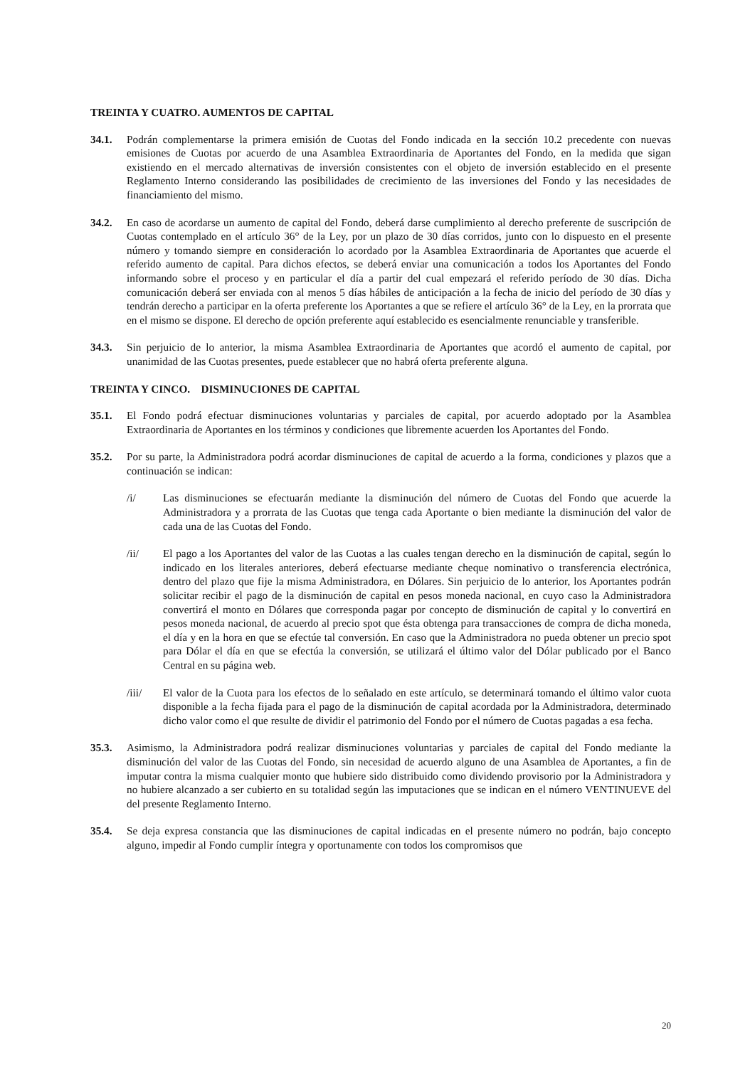TREINTA Y CUATRO. AUMENTOS DE CAPITAL
34.1. Podrán complementarse la primera emisión de Cuotas del Fondo indicada en la sección 10.2 precedente con nuevas emisiones de Cuotas por acuerdo de una Asamblea Extraordinaria de Aportantes del Fondo, en la medida que sigan existiendo en el mercado alternativas de inversión consistentes con el objeto de inversión establecido en el presente Reglamento Interno considerando las posibilidades de crecimiento de las inversiones del Fondo y las necesidades de financiamiento del mismo.
34.2. En caso de acordarse un aumento de capital del Fondo, deberá darse cumplimiento al derecho preferente de suscripción de Cuotas contemplado en el artículo 36° de la Ley, por un plazo de 30 días corridos, junto con lo dispuesto en el presente número y tomando siempre en consideración lo acordado por la Asamblea Extraordinaria de Aportantes que acuerde el referido aumento de capital. Para dichos efectos, se deberá enviar una comunicación a todos los Aportantes del Fondo informando sobre el proceso y en particular el día a partir del cual empezará el referido período de 30 días. Dicha comunicación deberá ser enviada con al menos 5 días hábiles de anticipación a la fecha de inicio del período de 30 días y tendrán derecho a participar en la oferta preferente los Aportantes a que se refiere el artículo 36° de la Ley, en la prorrata que en el mismo se dispone. El derecho de opción preferente aquí establecido es esencialmente renunciable y transferible.
34.3. Sin perjuicio de lo anterior, la misma Asamblea Extraordinaria de Aportantes que acordó el aumento de capital, por unanimidad de las Cuotas presentes, puede establecer que no habrá oferta preferente alguna.
TREINTA Y CINCO. DISMINUCIONES DE CAPITAL
35.1. El Fondo podrá efectuar disminuciones voluntarias y parciales de capital, por acuerdo adoptado por la Asamblea Extraordinaria de Aportantes en los términos y condiciones que libremente acuerden los Aportantes del Fondo.
35.2. Por su parte, la Administradora podrá acordar disminuciones de capital de acuerdo a la forma, condiciones y plazos que a continuación se indican:
/i/ Las disminuciones se efectuarán mediante la disminución del número de Cuotas del Fondo que acuerde la Administradora y a prorrata de las Cuotas que tenga cada Aportante o bien mediante la disminución del valor de cada una de las Cuotas del Fondo.
/ii/ El pago a los Aportantes del valor de las Cuotas a las cuales tengan derecho en la disminución de capital, según lo indicado en los literales anteriores, deberá efectuarse mediante cheque nominativo o transferencia electrónica, dentro del plazo que fije la misma Administradora, en Dólares. Sin perjuicio de lo anterior, los Aportantes podrán solicitar recibir el pago de la disminución de capital en pesos moneda nacional, en cuyo caso la Administradora convertirá el monto en Dólares que corresponda pagar por concepto de disminución de capital y lo convertirá en pesos moneda nacional, de acuerdo al precio spot que ésta obtenga para transacciones de compra de dicha moneda, el día y en la hora en que se efectúe tal conversión. En caso que la Administradora no pueda obtener un precio spot para Dólar el día en que se efectúa la conversión, se utilizará el último valor del Dólar publicado por el Banco Central en su página web.
/iii/ El valor de la Cuota para los efectos de lo señalado en este artículo, se determinará tomando el último valor cuota disponible a la fecha fijada para el pago de la disminución de capital acordada por la Administradora, determinado dicho valor como el que resulte de dividir el patrimonio del Fondo por el número de Cuotas pagadas a esa fecha.
35.3. Asimismo, la Administradora podrá realizar disminuciones voluntarias y parciales de capital del Fondo mediante la disminución del valor de las Cuotas del Fondo, sin necesidad de acuerdo alguno de una Asamblea de Aportantes, a fin de imputar contra la misma cualquier monto que hubiere sido distribuido como dividendo provisorio por la Administradora y no hubiere alcanzado a ser cubierto en su totalidad según las imputaciones que se indican en el número VENTINUEVE del del presente Reglamento Interno.
35.4. Se deja expresa constancia que las disminuciones de capital indicadas en el presente número no podrán, bajo concepto alguno, impedir al Fondo cumplir íntegra y oportunamente con todos los compromisos que
20